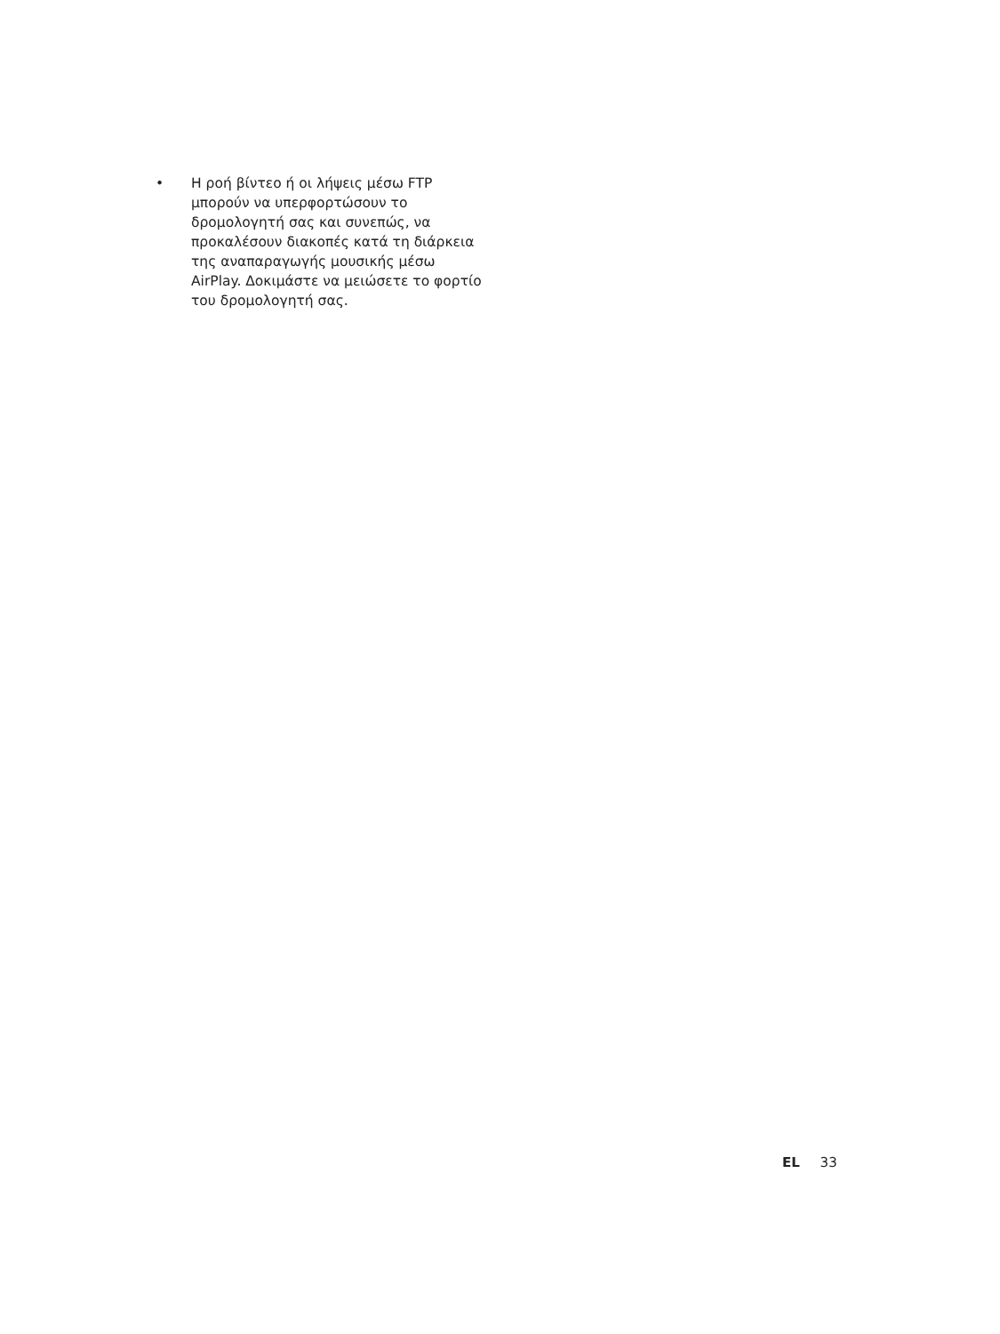•
Η ροή βίντεο ή οι λήψεις μέσω FTP μπορούν να υπερφορτώσουν το δρομολογητή σας και συνεπώς, να προκαλέσουν διακοπές κατά τη διάρκεια της αναπαραγωγής μουσικής μέσω AirPlay. Δοκιμάστε να μειώσετε το φορτίο του δρομολογητή σας.
EL 33